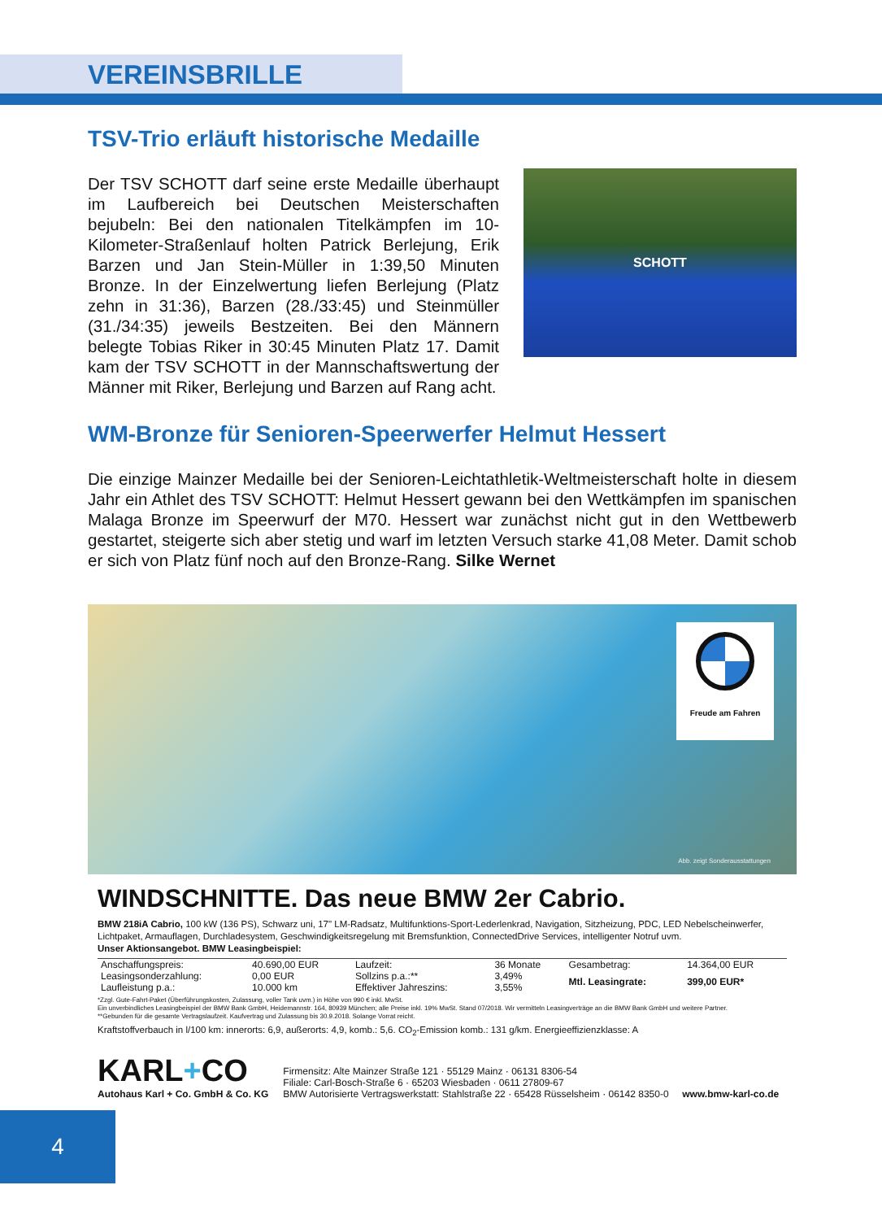VEREINSBRILLE
TSV-Trio erläuft historische Medaille
SCHOTT
Der TSV SCHOTT darf seine erste Medaille überhaupt im Laufbereich bei Deutschen Meisterschaften bejubeln: Bei den nationalen Titelkämpfen im 10-Kilometer-Straßenlauf holten Patrick Berlejung, Erik Barzen und Jan Stein-Müller in 1:39,50 Minuten Bronze. In der Einzelwertung liefen Berlejung (Platz zehn in 31:36), Barzen (28./33:45) und Steinmüller (31./34:35) jeweils Bestzeiten. Bei den Männern belegte Tobias Riker in 30:45 Minuten Platz 17. Damit kam der TSV SCHOTT in der Mannschaftswertung der Männer mit Riker, Berlejung und Barzen auf Rang acht.
WM-Bronze für Senioren-Speerwerfer Helmut Hessert
Die einzige Mainzer Medaille bei der Senioren-Leichtathletik-Weltmeisterschaft holte in diesem Jahr ein Athlet des TSV SCHOTT: Helmut Hessert gewann bei den Wettkämpfen im spanischen Malaga Bronze im Speerwurf der M70. Hessert war zunächst nicht gut in den Wettbewerb gestartet, steigerte sich aber stetig und warf im letzten Versuch starke 41,08 Meter. Damit schob er sich von Platz fünf noch auf den Bronze-Rang. Silke Wernet
Freude am Fahren
Abb. zeigt Sonderausstattungen
WINDSCHNITTE. Das neue BMW 2er Cabrio.
BMW 218iA Cabrio, 100 kW (136 PS), Schwarz uni, 17" LM-Radsatz, Multifunktions-Sport-Lederlenkrad, Navigation, Sitzheizung, PDC, LED Nebelscheinwerfer, Lichtpaket, Armauflagen, Durchladesystem, Geschwindigkeitsregelung mit Bremsfunktion, ConnectedDrive Services, intelligenter Notruf uvm.
Unser Aktionsangebot. BMW Leasingbeispiel:
| Anschaffungspreis: | 40.690,00 EUR | Laufzeit: | 36 Monate | Gesambetrag: | 14.364,00 EUR |
| Leasingsonderzahlung: | 0,00 EUR | Sollzins p.a.:** | 3,49% | Mtl. Leasingrate: | 399,00 EUR* |
| Laufleistung p.a.: | 10.000 km | Effektiver Jahreszins: | 3,55% | | |
*Zzgl. Gute-Fahrt-Paket (Überführungskosten, Zulassung, voller Tank uvm.) in Höhe von 990 € inkl. MwSt.
Ein unverbindliches Leasingbeispiel der BMW Bank GmbH, Heidemannstr. 164, 80939 München; alle Preise inkl. 19% MwSt. Stand 07/2018. Wir vermitteln Leasingverträge an die BMW Bank GmbH und weitere Partner.
**Gebunden für die gesamte Vertragslaufzeit. Kaufvertrag und Zulassung bis 30.9.2018. Solange Vorrat reicht.
Kraftstoffverbauch in l/100 km: innerorts: 6,9, außerorts: 4,9, komb.: 5,6. CO<sub>2</sub>-Emission komb.: 131 g/km. Energieeffizienzklasse: A
KARL+CO
Autohaus Karl + Co. GmbH & Co. KG
Firmensitz: Alte Mainzer Straße 121 · 55129 Mainz · 06131 8306-54
Filiale: Carl-Bosch-Straße 6 · 65203 Wiesbaden · 0611 27809-67
BMW Autorisierte Vertragswerkstatt: Stahlstraße 22 · 65428 Rüsselsheim · 06142 8350-0 www.bmw-karl-co.de
4